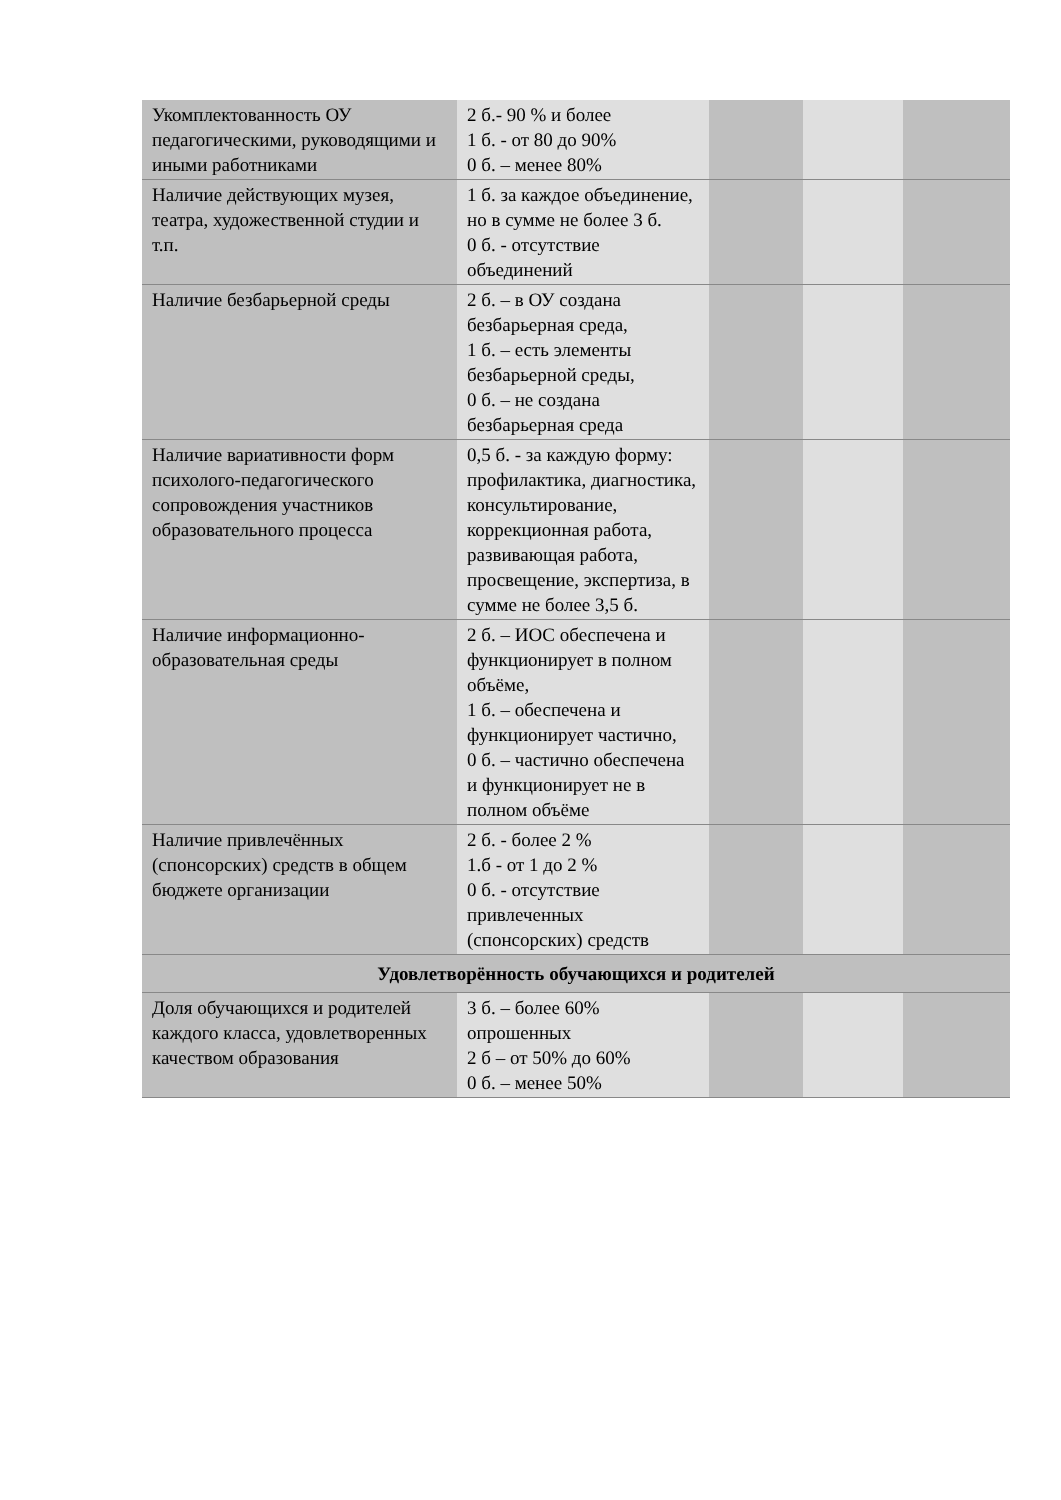| Укомплектованность ОУ педагогическими, руководящими и иными работниками | 2 б.- 90 % и более 1 б. - от 80 до 90% 0 б. – менее 80% | | | |
| Наличие действующих музея, театра, художественной студии и т.п. | 1 б. за каждое объединение, но в сумме не более 3 б. 0 б. - отсутствие объединений | | | |
| Наличие безбарьерной среды | 2 б. – в ОУ создана безбарьерная среда, 1 б. – есть элементы безбарьерной среды, 0 б. – не создана безбарьерная среда | | | |
| Наличие вариативности форм психолого-педагогического сопровождения участников образовательного процесса | 0,5 б. - за каждую форму: профилактика, диагностика, консультирование, коррекционная работа, развивающая работа, просвещение, экспертиза, в сумме не более 3,5 б. | | | |
| Наличие информационно-образовательная среды | 2 б. – ИОС обеспечена и функционирует в полном объёме, 1 б. – обеспечена и функционирует частично, 0 б. – частично обеспечена и функционирует не в полном объёме | | | |
| Наличие привлечённых (спонсорских) средств в общем бюджете организации | 2 б. - более 2 % 1.б - от 1 до 2 % 0 б. - отсутствие привлеченных (спонсорских) средств | | | |
| Удовлетворённость обучающихся и родителей | | | | |
| Доля обучающихся и родителей каждого класса, удовлетворенных качеством образования | 3 б. – более 60% опрошенных 2 б – от 50% до 60% 0 б. – менее 50% | | | |